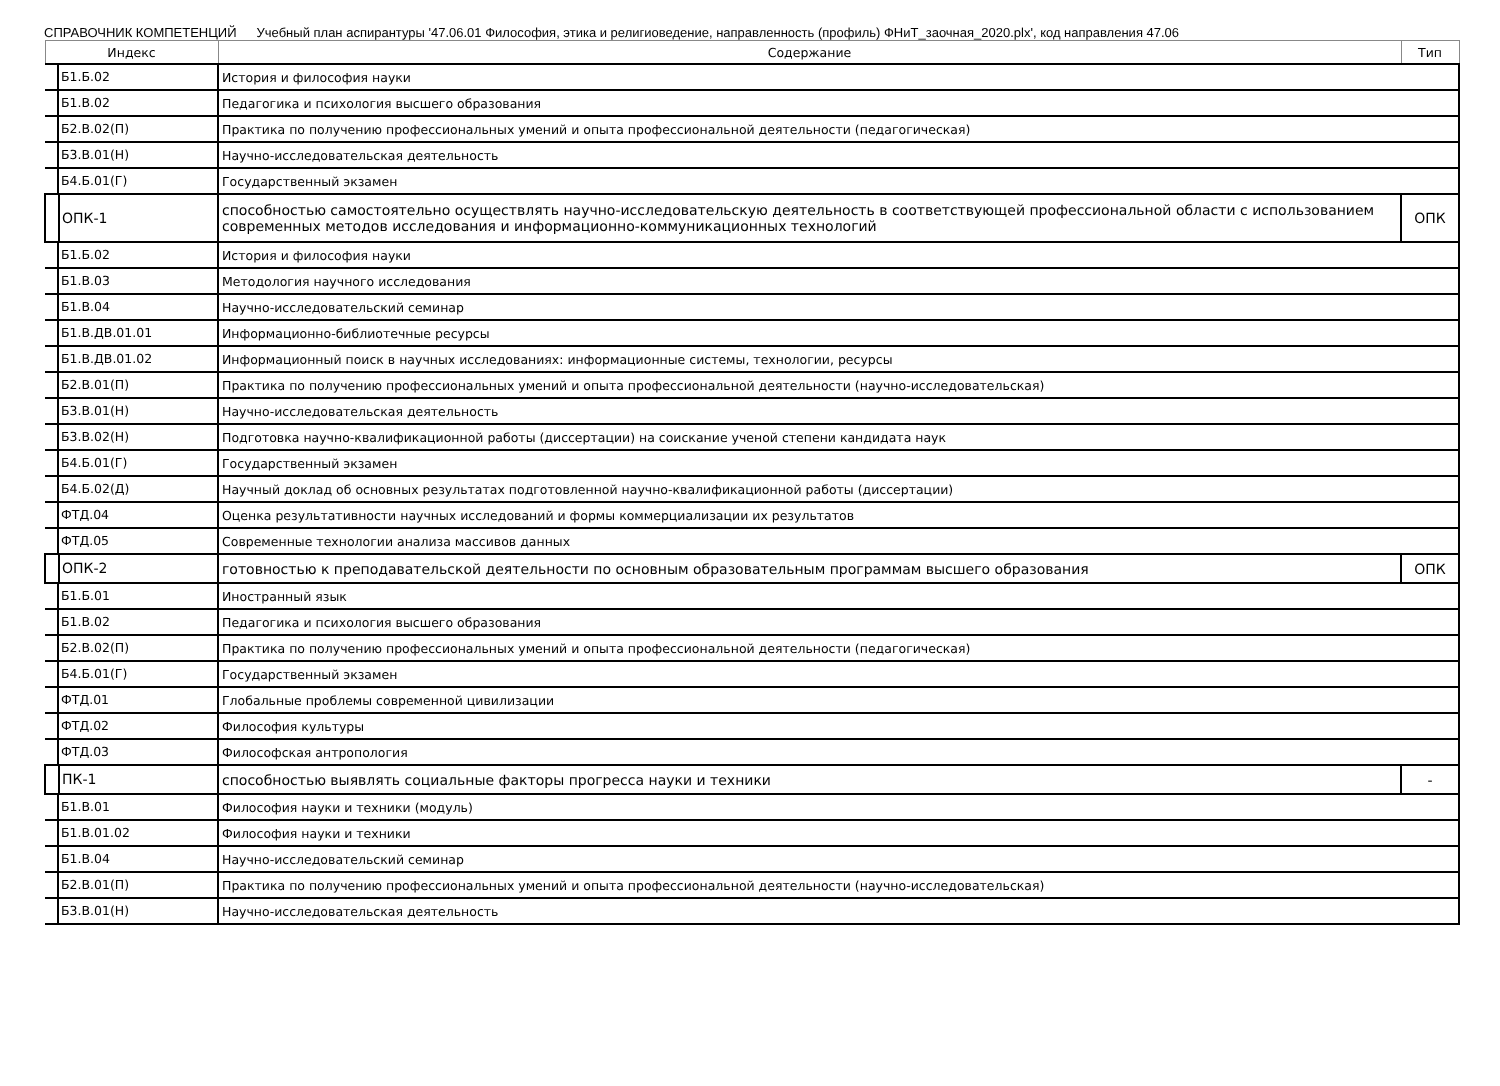СПРАВОЧНИК КОМПЕТЕНЦИЙ Учебный план аспирантуры '47.06.01 Философия, этика и религиоведение, направленность (профиль) ФНиТ_заочная_2020.plx', код направления 47.06
| Индекс | Содержание | Тип |
| --- | --- | --- |
| Б1.Б.02 | История и философия науки | |
| Б1.В.02 | Педагогика и психология высшего образования | |
| Б2.В.02(П) | Практика по получению профессиональных умений и опыта профессиональной деятельности (педагогическая) | |
| Б3.В.01(Н) | Научно-исследовательская деятельность | |
| Б4.Б.01(Г) | Государственный экзамен | |
| ОПК-1 | способностью самостоятельно осуществлять научно-исследовательскую деятельность в соответствующей профессиональной области с использованием современных методов исследования и информационно-коммуникационных технологий | ОПК |
| Б1.Б.02 | История и философия науки | |
| Б1.В.03 | Методология научного исследования | |
| Б1.В.04 | Научно-исследовательский семинар | |
| Б1.В.ДВ.01.01 | Информационно-библиотечные ресурсы | |
| Б1.В.ДВ.01.02 | Информационный поиск в научных исследованиях: информационные системы, технологии, ресурсы | |
| Б2.В.01(П) | Практика по получению профессиональных умений и опыта профессиональной деятельности (научно-исследовательская) | |
| Б3.В.01(Н) | Научно-исследовательская деятельность | |
| Б3.В.02(Н) | Подготовка научно-квалификационной работы (диссертации) на соискание ученой степени кандидата наук | |
| Б4.Б.01(Г) | Государственный экзамен | |
| Б4.Б.02(Д) | Научный доклад об основных результатах подготовленной научно-квалификационной работы (диссертации) | |
| ФТД.04 | Оценка результативности научных исследований и формы коммерциализации их результатов | |
| ФТД.05 | Современные технологии анализа массивов данных | |
| ОПК-2 | готовностью к преподавательской деятельности по основным образовательным программам высшего образования | ОПК |
| Б1.Б.01 | Иностранный язык | |
| Б1.В.02 | Педагогика и психология высшего образования | |
| Б2.В.02(П) | Практика по получению профессиональных умений и опыта профессиональной деятельности (педагогическая) | |
| Б4.Б.01(Г) | Государственный экзамен | |
| ФТД.01 | Глобальные проблемы современной цивилизации | |
| ФТД.02 | Философия культуры | |
| ФТД.03 | Философская антропология | |
| ПК-1 | способностью выявлять социальные факторы прогресса науки и техники | - |
| Б1.В.01 | Философия науки и техники (модуль) | |
| Б1.В.01.02 | Философия науки и техники | |
| Б1.В.04 | Научно-исследовательский семинар | |
| Б2.В.01(П) | Практика по получению профессиональных умений и опыта профессиональной деятельности (научно-исследовательская) | |
| Б3.В.01(Н) | Научно-исследовательская деятельность | |